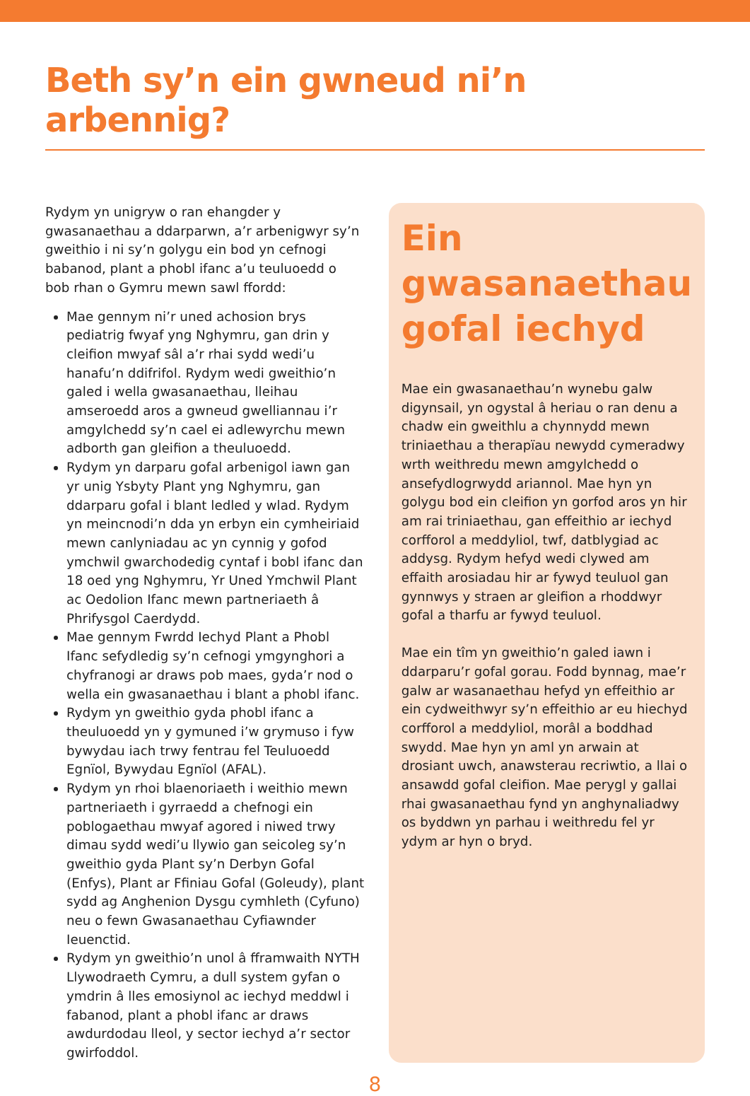Beth sy’n ein gwneud ni’n arbennig?
Rydym yn unigryw o ran ehangder y gwasanaethau a ddarparwn, a’r arbenigwyr sy’n gweithio i ni sy’n golygu ein bod yn cefnogi babanod, plant a phobl ifanc a’u teuluoedd o bob rhan o Gymru mewn sawl ffordd:
Mae gennym ni’r uned achosion brys pediatrig fwyaf yng Nghymru, gan drin y cleifion mwyaf sâl a’r rhai sydd wedi’u hanafu’n ddifrifol. Rydym wedi gweithio’n galed i wella gwasanaethau, lleihau amseroedd aros a gwneud gwelliannau i’r amgylchedd sy’n cael ei adlewyrchu mewn adborth gan gleifion a theuluoedd.
Rydym yn darparu gofal arbenigol iawn gan yr unig Ysbyty Plant yng Nghymru, gan ddarparu gofal i blant ledled y wlad. Rydym yn meincnodi’n dda yn erbyn ein cymheiriaid mewn canlyniadau ac yn cynnig y gofod ymchwil gwarchodedig cyntaf i bobl ifanc dan 18 oed yng Nghymru, Yr Uned Ymchwil Plant ac Oedolion Ifanc mewn partneriaeth â Phrifysgol Caerdydd.
Mae gennym Fwrdd Iechyd Plant a Phobl Ifanc sefydledig sy’n cefnogi ymgynghori a chyfranogi ar draws pob maes, gyda’r nod o wella ein gwasanaethau i blant a phobl ifanc.
Rydym yn gweithio gyda phobl ifanc a theuluoedd yn y gymuned i’w grymuso i fyw bywydau iach trwy fentrau fel Teuluoedd Egnïol, Bywydau Egnïol (AFAL).
Rydym yn rhoi blaenoriaeth i weithio mewn partneriaeth i gyrraedd a chefnogi ein poblogaethau mwyaf agored i niwed trwy dimau sydd wedi’u llywio gan seicoleg sy’n gweithio gyda Plant sy’n Derbyn Gofal (Enfys), Plant ar Ffiniau Gofal (Goleudy), plant sydd ag Anghenion Dysgu cymhleth (Cyfuno) neu o fewn Gwasanaethau Cyfiawnder Ieuenctid.
Rydym yn gweithio’n unol â fframwaith NYTH Llywodraeth Cymru, a dull system gyfan o ymdrin â lles emosiynol ac iechyd meddwl i fabanod, plant a phobl ifanc ar draws awdurdodau lleol, y sector iechyd a’r sector gwirfoddol.
Ein gwasanaethau gofal iechyd
Mae ein gwasanaethau’n wynebu galw digynsail, yn ogystal â heriau o ran denu a chadw ein gweithlu a chynnydd mewn triniaethau a therapïau newydd cymeradwy wrth weithredu mewn amgylchedd o ansefydlogrwydd ariannol. Mae hyn yn golygu bod ein cleifion yn gorfod aros yn hir am rai triniaethau, gan effeithio ar iechyd corfforol a meddyliol, twf, datblygiad ac addysg. Rydym hefyd wedi clywed am effaith arosiadau hir ar fywyd teuluol gan gynnwys y straen ar gleifion a rhoddwyr gofal a tharfu ar fywyd teuluol.
Mae ein tîm yn gweithio’n galed iawn i ddarparu’r gofal gorau. Fodd bynnag, mae’r galw ar wasanaethau hefyd yn effeithio ar ein cydweithwyr sy’n effeithio ar eu hiechyd corfforol a meddyliol, morâl a boddhad swydd. Mae hyn yn aml yn arwain at drosiant uwch, anawsterau recriwtio, a llai o ansawdd gofal cleifion. Mae perygl y gallai rhai gwasanaethau fynd yn anghynaliadwy os byddwn yn parhau i weithredu fel yr ydym ar hyn o bryd.
8